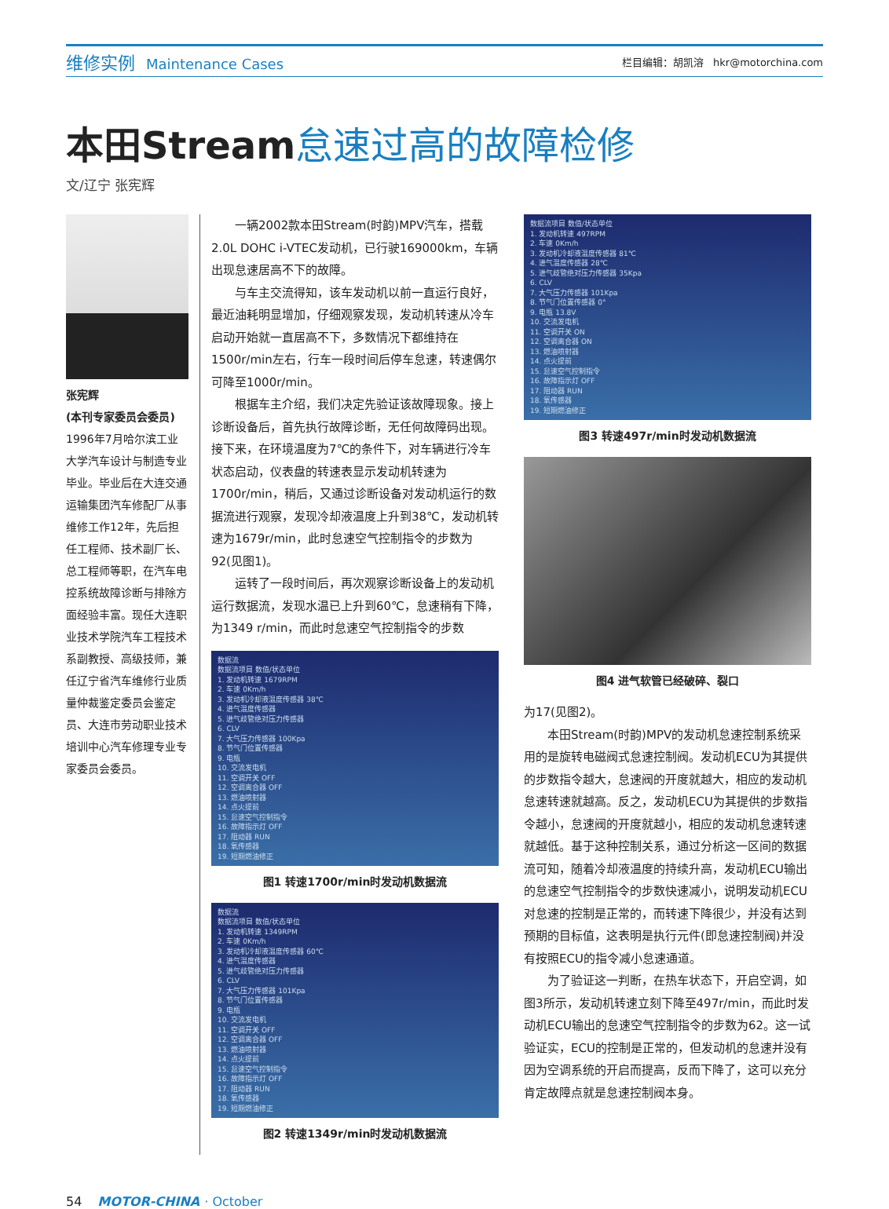维修实例 Maintenance Cases
栏目编辑：胡凯溶 hkr@motorchina.com
本田Stream怠速过高的故障检修
文/辽宁 张宪辉
张宪辉
(本刊专家委员会委员)
1996年7月哈尔滨工业大学汽车设计与制造专业毕业。毕业后在大连交通运输集团汽车修配厂从事维修工作12年，先后担任工程师、技术副厂长、总工程师等职，在汽车电控系统故障诊断与排除方面经验丰富。现任大连职业技术学院汽车工程技术系副教授、高级技师，兼任辽宁省汽车维修行业质量仲裁鉴定委员会鉴定员、大连市劳动职业技术培训中心汽车修理专业专家委员会委员。
一辆2002款本田Stream(时韵)MPV汽车，搭载2.0L DOHC i-VTEC发动机，已行驶169000km，车辆出现怠速居高不下的故障。
与车主交流得知，该车发动机以前一直运行良好，最近油耗明显增加，仔细观察发现，发动机转速从冷车启动开始就一直居高不下，多数情况下都维持在1500r/min左右，行车一段时间后停车怠速，转速偶尔可降至1000r/min。
根据车主介绍，我们决定先验证该故障现象。接上诊断设备后，首先执行故障诊断，无任何故障码出现。接下来，在环境温度为7℃的条件下，对车辆进行冷车状态启动，仪表盘的转速表显示发动机转速为1700r/min，稍后，又通过诊断设备对发动机运行的数据流进行观察，发现冷却液温度上升到38℃，发动机转速为1679r/min，此时怠速空气控制指令的步数为92(见图1)。
运转了一段时间后，再次观察诊断设备上的发动机运行数据流，发现水温已上升到60℃，怠速稍有下降，为1349 r/min，而此时怠速空气控制指令的步数
数据流
数据流项目 数值/状态单位
1. 发动机转速 1679RPM
2. 车速 0Km/h
3. 发动机冷却液温度传感器 38℃
4. 进气温度传感器
5. 进气歧管绝对压力传感器
6. CLV
7. 大气压力传感器 100Kpa
8. 节气门位置传感器
9. 电瓶
10. 交流发电机
11. 空调开关 OFF
12. 空调离合器 OFF
13. 燃油喷射器
14. 点火提前
15. 怠速空气控制指令
16. 故障指示灯 OFF
17. 阻动器 RUN
18. 氧传感器
19. 短期燃油修正
图1 转速1700r/min时发动机数据流
数据流
数据流项目 数值/状态单位
1. 发动机转速 1349RPM
2. 车速 0Km/h
3. 发动机冷却液温度传感器 60℃
4. 进气温度传感器
5. 进气歧管绝对压力传感器
6. CLV
7. 大气压力传感器 101Kpa
8. 节气门位置传感器
9. 电瓶
10. 交流发电机
11. 空调开关 OFF
12. 空调离合器 OFF
13. 燃油喷射器
14. 点火提前
15. 怠速空气控制指令
16. 故障指示灯 OFF
17. 阻动器 RUN
18. 氧传感器
19. 短期燃油修正
图2 转速1349r/min时发动机数据流
数据流项目 数值/状态单位
1. 发动机转速 497RPM
2. 车速 0Km/h
3. 发动机冷却液温度传感器 81℃
4. 进气温度传感器 28℃
5. 进气歧管绝对压力传感器 35Kpa
6. CLV
7. 大气压力传感器 101Kpa
8. 节气门位置传感器 0°
9. 电瓶 13.8V
10. 交流发电机
11. 空调开关 ON
12. 空调离合器 ON
13. 燃油喷射器
14. 点火提前
15. 怠速空气控制指令
16. 故障指示灯 OFF
17. 阻动器 RUN
18. 氧传感器
19. 短期燃油修正
图3 转速497r/min时发动机数据流
图4 进气软管已经破碎、裂口
为17(见图2)。
本田Stream(时韵)MPV的发动机怠速控制系统采用的是旋转电磁阀式怠速控制阀。发动机ECU为其提供的步数指令越大，怠速阀的开度就越大，相应的发动机怠速转速就越高。反之，发动机ECU为其提供的步数指令越小，怠速阀的开度就越小，相应的发动机怠速转速就越低。基于这种控制关系，通过分析这一区间的数据流可知，随着冷却液温度的持续升高，发动机ECU输出的怠速空气控制指令的步数快速减小，说明发动机ECU对怠速的控制是正常的，而转速下降很少，并没有达到预期的目标值，这表明是执行元件(即怠速控制阀)并没有按照ECU的指令减小怠速通道。
为了验证这一判断，在热车状态下，开启空调，如图3所示，发动机转速立刻下降至497r/min，而此时发动机ECU输出的怠速空气控制指令的步数为62。这一试验证实，ECU的控制是正常的，但发动机的怠速并没有因为空调系统的开启而提高，反而下降了，这可以充分肯定故障点就是怠速控制阀本身。
54 MOTOR-CHINA · October